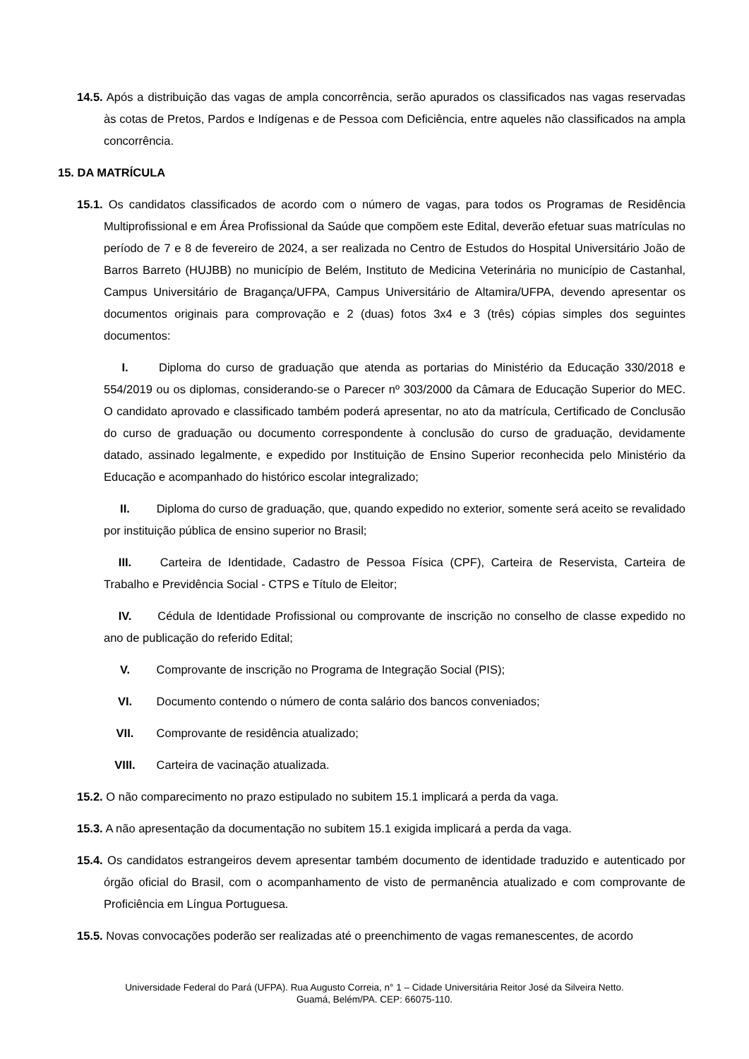14.5. Após a distribuição das vagas de ampla concorrência, serão apurados os classificados nas vagas reservadas às cotas de Pretos, Pardos e Indígenas e de Pessoa com Deficiência, entre aqueles não classificados na ampla concorrência.
15. DA MATRÍCULA
15.1. Os candidatos classificados de acordo com o número de vagas, para todos os Programas de Residência Multiprofissional e em Área Profissional da Saúde que compõem este Edital, deverão efetuar suas matrículas no período de 7 e 8 de fevereiro de 2024, a ser realizada no Centro de Estudos do Hospital Universitário João de Barros Barreto (HUJBB) no município de Belém, Instituto de Medicina Veterinária no município de Castanhal, Campus Universitário de Bragança/UFPA, Campus Universitário de Altamira/UFPA, devendo apresentar os documentos originais para comprovação e 2 (duas) fotos 3x4 e 3 (três) cópias simples dos seguintes documentos:
I. Diploma do curso de graduação que atenda as portarias do Ministério da Educação 330/2018 e 554/2019 ou os diplomas, considerando-se o Parecer nº 303/2000 da Câmara de Educação Superior do MEC. O candidato aprovado e classificado também poderá apresentar, no ato da matrícula, Certificado de Conclusão do curso de graduação ou documento correspondente à conclusão do curso de graduação, devidamente datado, assinado legalmente, e expedido por Instituição de Ensino Superior reconhecida pelo Ministério da Educação e acompanhado do histórico escolar integralizado;
II. Diploma do curso de graduação, que, quando expedido no exterior, somente será aceito se revalidado por instituição pública de ensino superior no Brasil;
III. Carteira de Identidade, Cadastro de Pessoa Física (CPF), Carteira de Reservista, Carteira de Trabalho e Previdência Social - CTPS e Título de Eleitor;
IV. Cédula de Identidade Profissional ou comprovante de inscrição no conselho de classe expedido no ano de publicação do referido Edital;
V. Comprovante de inscrição no Programa de Integração Social (PIS);
VI. Documento contendo o número de conta salário dos bancos conveniados;
VII. Comprovante de residência atualizado;
VIII. Carteira de vacinação atualizada.
15.2. O não comparecimento no prazo estipulado no subitem 15.1 implicará a perda da vaga.
15.3. A não apresentação da documentação no subitem 15.1 exigida implicará a perda da vaga.
15.4. Os candidatos estrangeiros devem apresentar também documento de identidade traduzido e autenticado por órgão oficial do Brasil, com o acompanhamento de visto de permanência atualizado e com comprovante de Proficiência em Língua Portuguesa.
15.5. Novas convocações poderão ser realizadas até o preenchimento de vagas remanescentes, de acordo
Universidade Federal do Pará (UFPA). Rua Augusto Correia, n° 1 – Cidade Universitária Reitor José da Silveira Netto.
Guamá, Belém/PA. CEP: 66075-110.